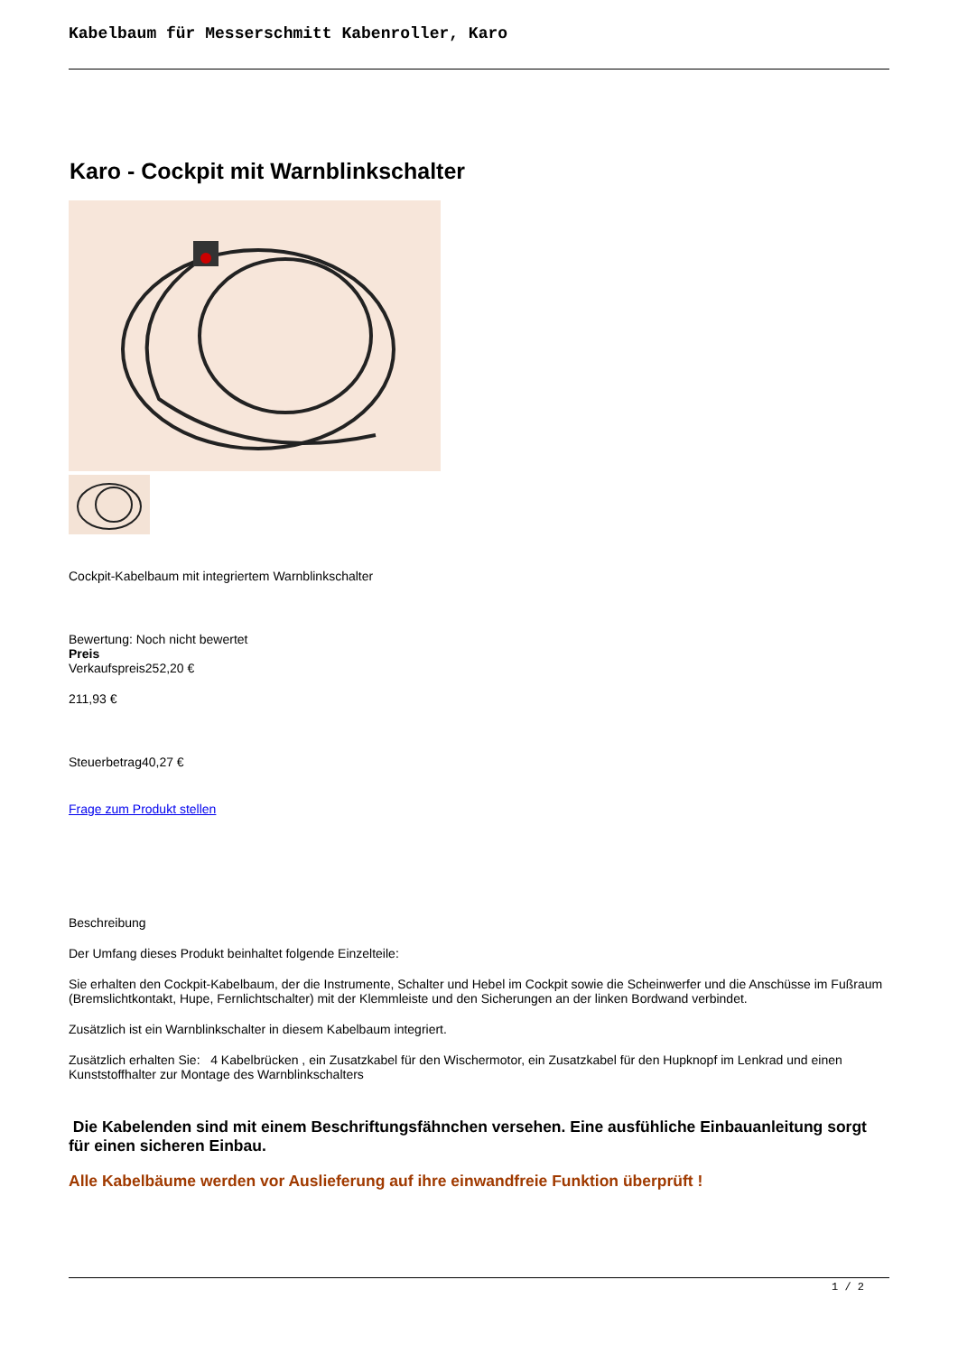Kabelbaum für Messerschmitt Kabenroller, Karo
Karo - Cockpit mit Warnblinkschalter
Cockpit-Kabelbaum mit integriertem Warnblinkschalter
Bewertung: Noch nicht bewertet
Preis
Verkaufspreis252,20 €
211,93 €
Steuerbetrag40,27 €
Frage zum Produkt stellen
Beschreibung
Der Umfang dieses Produkt beinhaltet folgende Einzelteile:
Sie erhalten den Cockpit-Kabelbaum, der die Instrumente, Schalter und Hebel im Cockpit sowie die Scheinwerfer und die Anschüsse im Fußraum (Bremslichtkontakt, Hupe, Fernlichtschalter) mit der Klemmleiste und den Sicherungen an der linken Bordwand verbindet.
Zusätzlich ist ein Warnblinkschalter in diesem Kabelbaum integriert.
Zusätzlich erhalten Sie: 4 Kabelbrücken , ein Zusatzkabel für den Wischermotor, ein Zusatzkabel für den Hupknopf im Lenkrad und einen Kunststoffhalter zur Montage des Warnblinkschalters
Die Kabelenden sind mit einem Beschriftungsfähnchen versehen. Eine ausfühliche Einbauanleitung sorgt für einen sicheren Einbau.
Alle Kabelbäume werden vor Auslieferung auf ihre einwandfreie Funktion überprüft !
1 / 2